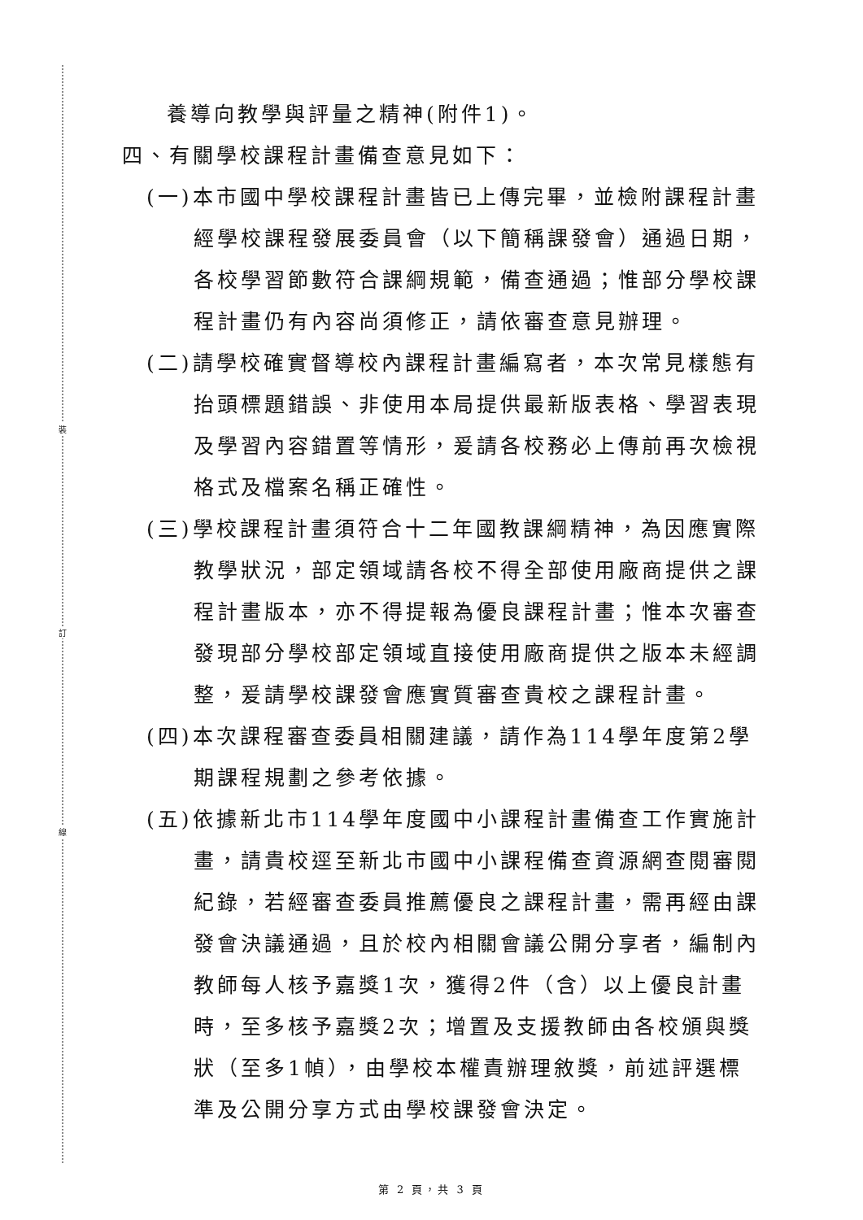裝
訂
線
養導向教學與評量之精神(附件1)。
四、有關學校課程計畫備查意見如下：
(一)本市國中學校課程計畫皆已上傳完畢，並檢附課程計畫經學校課程發展委員會（以下簡稱課發會）通過日期，各校學習節數符合課綱規範，備查通過；惟部分學校課程計畫仍有內容尚須修正，請依審查意見辦理。
(二)請學校確實督導校內課程計畫編寫者，本次常見樣態有抬頭標題錯誤、非使用本局提供最新版表格、學習表現及學習內容錯置等情形，爰請各校務必上傳前再次檢視格式及檔案名稱正確性。
(三)學校課程計畫須符合十二年國教課綱精神，為因應實際教學狀況，部定領域請各校不得全部使用廠商提供之課程計畫版本，亦不得提報為優良課程計畫；惟本次審查發現部分學校部定領域直接使用廠商提供之版本未經調整，爰請學校課發會應實質審查貴校之課程計畫。
(四)本次課程審查委員相關建議，請作為114學年度第2學期課程規劃之參考依據。
(五)依據新北市114學年度國中小課程計畫備查工作實施計畫，請貴校逕至新北市國中小課程備查資源網查閱審閱紀錄，若經審查委員推薦優良之課程計畫，需再經由課發會決議通過，且於校內相關會議公開分享者，編制內教師每人核予嘉獎1次，獲得2件（含）以上優良計畫時，至多核予嘉獎2次；增置及支援教師由各校頒與獎狀（至多1幀），由學校本權責辦理敘獎，前述評選標準及公開分享方式由學校課發會決定。
第 2 頁，共 3 頁